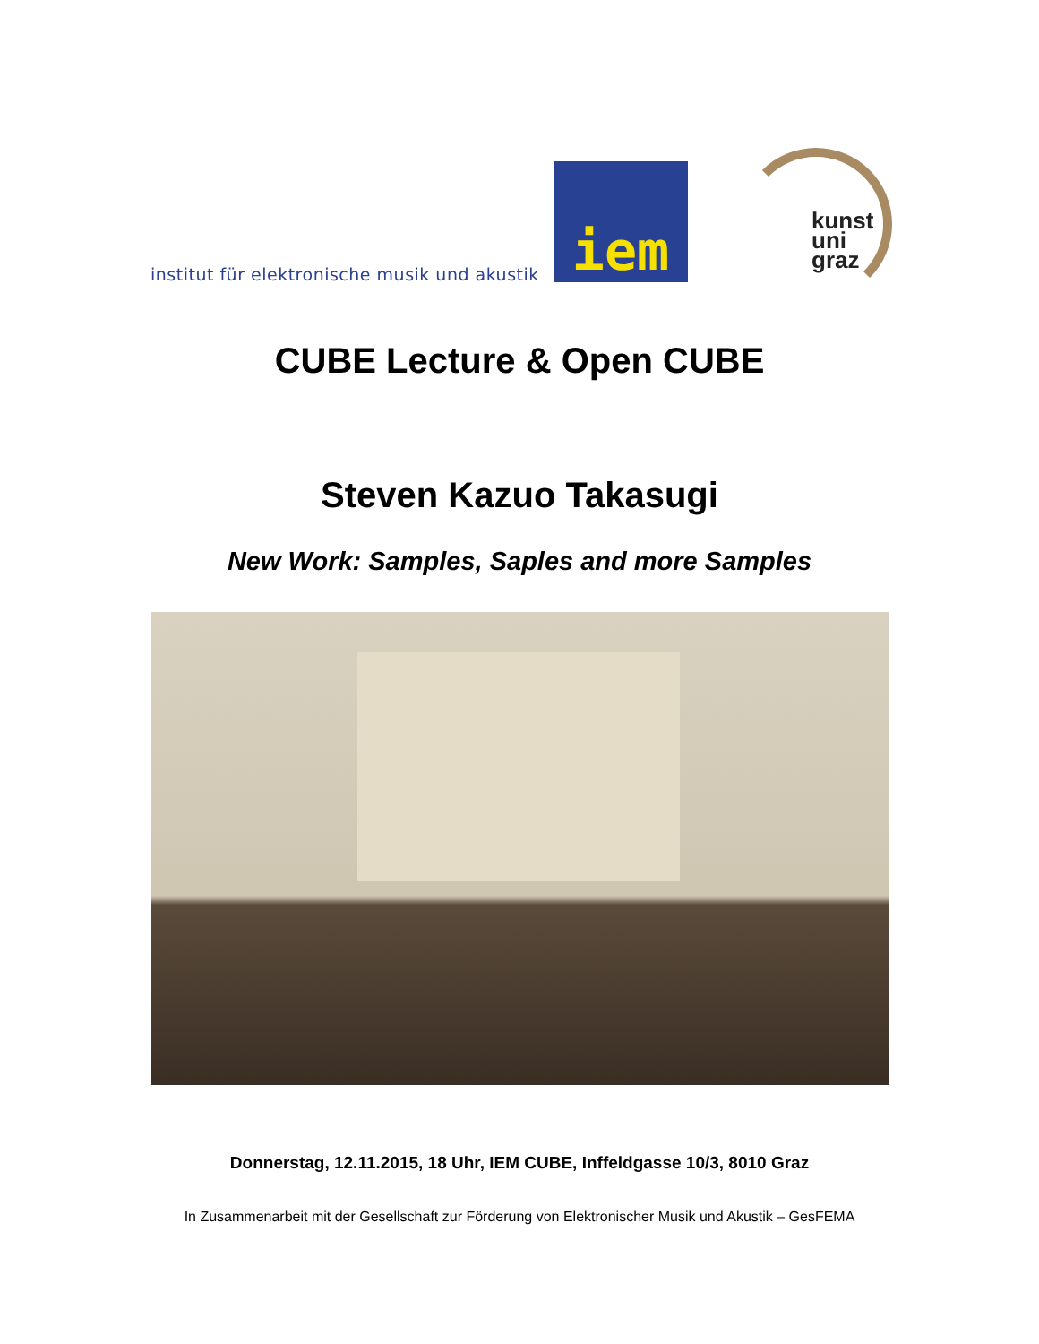institut für elektronische musik und akustik
iem
kunst
uni
graz
CUBE Lecture & Open CUBE
Steven Kazuo Takasugi
New Work: Samples, Saples and more Samples
Donnerstag, 12.11.2015, 18 Uhr, IEM CUBE, Inffeldgasse 10/3, 8010 Graz
In Zusammenarbeit mit der Gesellschaft zur Förderung von Elektronischer Musik und Akustik – GesFEMA